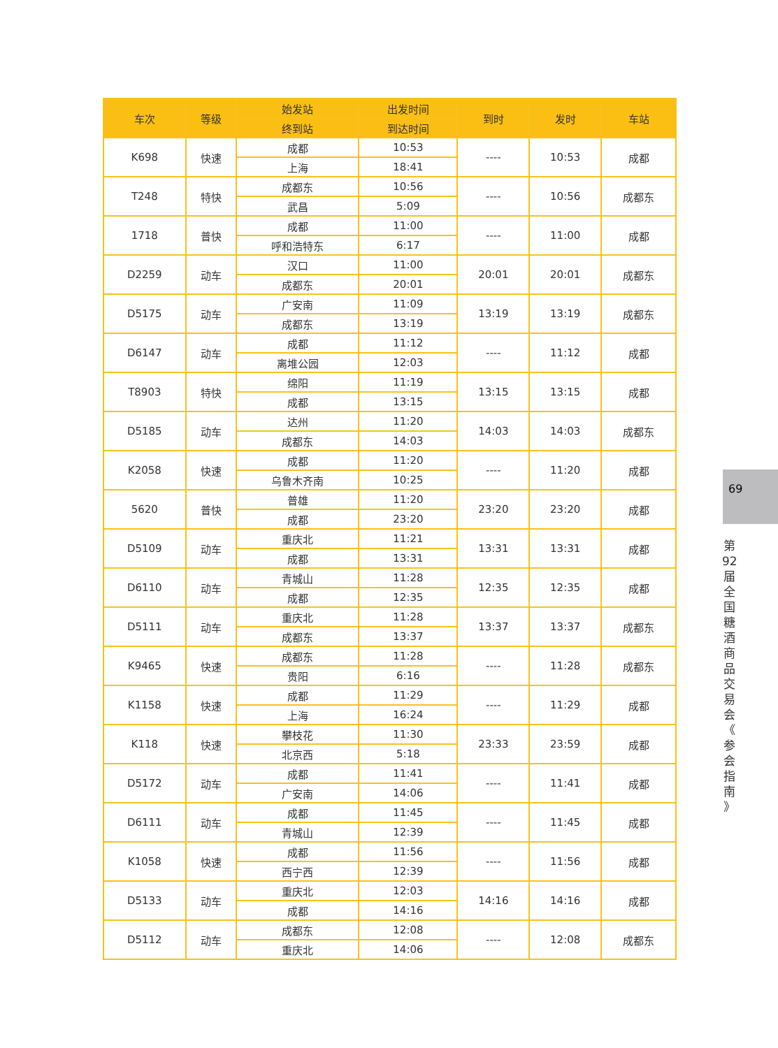| 车次 | 等级 | 始发站 | 出发时间 | 到时 | 发时 | 车站 |
| --- | --- | --- | --- | --- | --- | --- |
| | | 终到站 | 到达时间 | | | |
| K698 | 快速 | 成都 | 10:53 | ---- | 10:53 | 成都 |
| | | 上海 | 18:41 | | | |
| T248 | 特快 | 成都东 | 10:56 | ---- | 10:56 | 成都东 |
| | | 武昌 | 5:09 | | | |
| 1718 | 普快 | 成都 | 11:00 | ---- | 11:00 | 成都 |
| | | 呼和浩特东 | 6:17 | | | |
| D2259 | 动车 | 汉口 | 11:00 | 20:01 | 20:01 | 成都东 |
| | | 成都东 | 20:01 | | | |
| D5175 | 动车 | 广安南 | 11:09 | 13:19 | 13:19 | 成都东 |
| | | 成都东 | 13:19 | | | |
| D6147 | 动车 | 成都 | 11:12 | ---- | 11:12 | 成都 |
| | | 离堆公园 | 12:03 | | | |
| T8903 | 特快 | 绵阳 | 11:19 | 13:15 | 13:15 | 成都 |
| | | 成都 | 13:15 | | | |
| D5185 | 动车 | 达州 | 11:20 | 14:03 | 14:03 | 成都东 |
| | | 成都东 | 14:03 | | | |
| K2058 | 快速 | 成都 | 11:20 | ---- | 11:20 | 成都 |
| | | 乌鲁木齐南 | 10:25 | | | |
| 5620 | 普快 | 普雄 | 11:20 | 23:20 | 23:20 | 成都 |
| | | 成都 | 23:20 | | | |
| D5109 | 动车 | 重庆北 | 11:21 | 13:31 | 13:31 | 成都 |
| | | 成都 | 13:31 | | | |
| D6110 | 动车 | 青城山 | 11:28 | 12:35 | 12:35 | 成都 |
| | | 成都 | 12:35 | | | |
| D5111 | 动车 | 重庆北 | 11:28 | 13:37 | 13:37 | 成都东 |
| | | 成都东 | 13:37 | | | |
| K9465 | 快速 | 成都东 | 11:28 | ---- | 11:28 | 成都东 |
| | | 贵阳 | 6:16 | | | |
| K1158 | 快速 | 成都 | 11:29 | ---- | 11:29 | 成都 |
| | | 上海 | 16:24 | | | |
| K118 | 快速 | 攀枝花 | 11:30 | 23:33 | 23:59 | 成都 |
| | | 北京西 | 5:18 | | | |
| D5172 | 动车 | 成都 | 11:41 | ---- | 11:41 | 成都 |
| | | 广安南 | 14:06 | | | |
| D6111 | 动车 | 成都 | 11:45 | ---- | 11:45 | 成都 |
| | | 青城山 | 12:39 | | | |
| K1058 | 快速 | 成都 | 11:56 | ---- | 11:56 | 成都 |
| | | 西宁西 | 12:39 | | | |
| D5133 | 动车 | 重庆北 | 12:03 | 14:16 | 14:16 | 成都 |
| | | 成都 | 14:16 | | | |
| D5112 | 动车 | 成都东 | 12:08 | ---- | 12:08 | 成都东 |
| | | 重庆北 | 14:06 | | | |
69
第 92 届 全 国 糖 酒 商 品 交 易 会 《 参 会 指 南 》